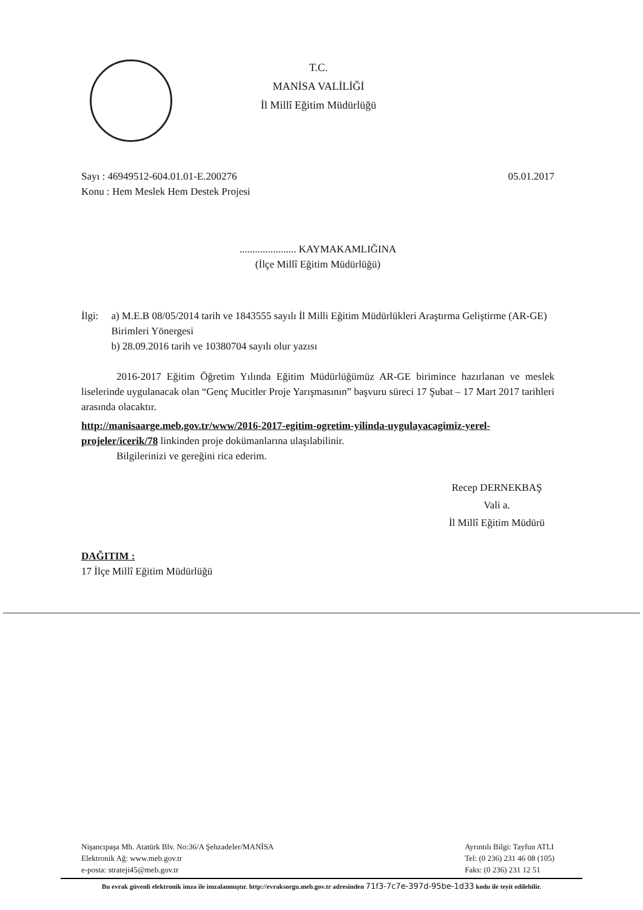T.C.
MANİSA VALİLİĞİ
İl Millî Eğitim Müdürlüğü
Sayı : 46949512-604.01.01-E.200276 05.01.2017
Konu : Hem Meslek Hem Destek Projesi
...................... KAYMAKAMLIĞINA
(İlçe Millî Eğitim Müdürlüğü)
İlgi: a) M.E.B 08/05/2014 tarih ve 1843555 sayılı İl Milli Eğitim Müdürlükleri Araştırma Geliştirme (AR-GE) Birimleri Yönergesi
b) 28.09.2016 tarih ve 10380704 sayılı olur yazısı
2016-2017 Eğitim Öğretim Yılında Eğitim Müdürlüğümüz AR-GE birimince hazırlanan ve meslek liselerinde uygulanacak olan “Genç Mucitler Proje Yarışmasının” başvuru süreci 17 Şubat – 17 Mart 2017 tarihleri arasında olacaktır.
http://manisaarge.meb.gov.tr/www/2016-2017-egitim-ogretim-yilinda-uygulayacagimiz-yerel-projeler/icerik/78 linkinden proje dokümanlarına ulaşılabilinir.
Bilgilerinizi ve gereğini rica ederim.
Recep DERNEKBAŞ
Vali a.
İl Millî Eğitim Müdürü
DAĞITIM :
17 İlçe Millî Eğitim Müdürlüğü
Nişancıpaşa Mh. Atatürk Blv. No:36/A Şehzadeler/MANİSA
Elektronik Ağ: www.meb.gov.tr
e-posta: strateji45@meb.gov.tr
Ayrıntılı Bilgi: Tayfun ATLI
Tel: (0 236) 231 46 08 (105)
Faks: (0 236) 231 12 51
Bu evrak güvenli elektronik imza ile imzalanmıştır. http://evraksorgu.meb.gov.tr adresinden 71f3-7c7e-397d-95be-1d33 kodu ile teyit edilebilir.